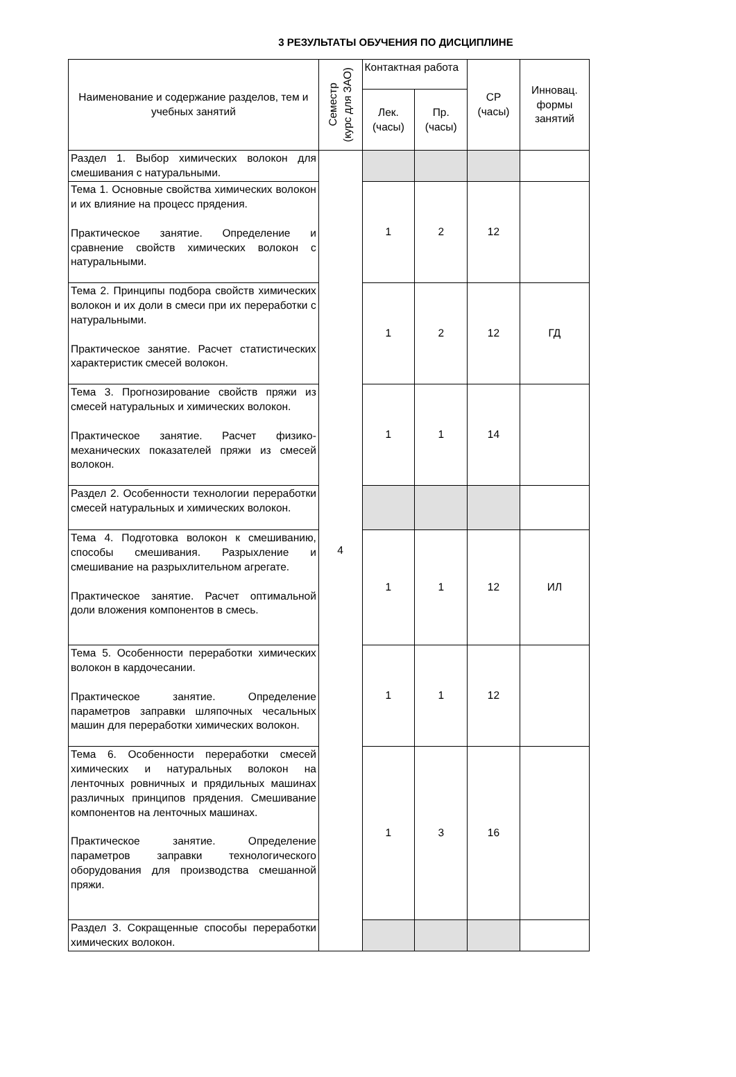3 РЕЗУЛЬТАТЫ ОБУЧЕНИЯ ПО ДИСЦИПЛИНЕ
| Наименование и содержание разделов, тем и учебных занятий | Семестр (курс для ЗАО) | Контактная работа | | СР (часы) | Инновац. формы занятий |
| --- | --- | --- | --- | --- | --- |
| | | Лек. (часы) | Пр. (часы) | | |
| Раздел 1. Выбор химических волокон для смешивания с натуральными. | 4 | | | | |
| Тема 1. Основные свойства химических волокон и их влияние на процесс прядения. Практическое занятие. Определение и сравнение свойств химических волокон с натуральными. | | 1 | 2 | 12 | |
| Тема 2. Принципы подбора свойств химических волокон и их доли в смеси при их переработки с натуральными. Практическое занятие. Расчет статистических характеристик смесей волокон. | | 1 | 2 | 12 | ГД |
| Тема 3. Прогнозирование свойств пряжи из смесей натуральных и химических волокон. Практическое занятие. Расчет физико-механических показателей пряжи из смесей волокон. | | 1 | 1 | 14 | |
| Раздел 2. Особенности технологии переработки смесей натуральных и химических волокон. | | | | | |
| Тема 4. Подготовка волокон к смешиванию, способы смешивания. Разрыхление и смешивание на разрыхлительном агрегате. Практическое занятие. Расчет оптимальной доли вложения компонентов в смесь. | | 1 | 1 | 12 | ИЛ |
| Тема 5. Особенности переработки химических волокон в кардочесании. Практическое занятие. Определение параметров заправки шляпочных чесальных машин для переработки химических волокон. | | 1 | 1 | 12 | |
| Тема 6. Особенности переработки смесей химических и натуральных волокон на ленточных ровничных и прядильных машинах различных принципов прядения. Смешивание компонентов на ленточных машинах. Практическое занятие. Определение параметров заправки технологического оборудования для производства смешанной пряжи. | | 1 | 3 | 16 | |
| Раздел 3. Сокращенные способы переработки химических волокон. | | | | | |